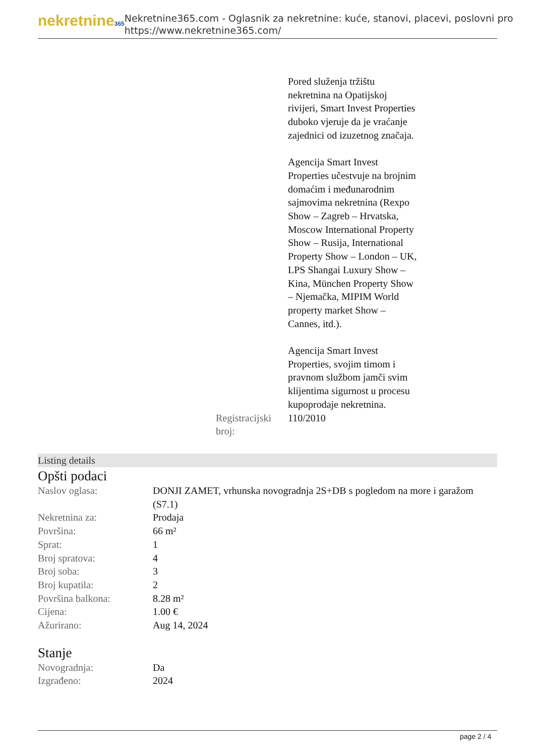nekretnine365
Nekretnine365.com - Oglasnik za nekretnine: kuće, stanovi, placevi, poslovni pro
https://www.nekretnine365.com/
| | Pored služenja tržištu nekretnina na Opatijskoj rivijeri, Smart Invest Properties duboko vjeruje da je vraćanje zajednici od izuzetnog značaja. Agencija Smart Invest Properties učestvuje na brojnim domaćim i međunarodnim sajmovima nekretnina (Rexpo Show – Zagreb – Hrvatska, Moscow International Property Show – Rusija, International Property Show – London – UK, LPS Shangai Luxury Show – Kina, München Property Show – Njemačka, MIPIM World property market Show – Cannes, itd.). Agencija Smart Invest Properties, svojim timom i pravnom službom jamči svim klijentima sigurnost u procesu kupoprodaje nekretnina. |
| Registracijski broj: | 110/2010 |
Listing details
Opšti podaci
| Naslov oglasa: | DONJI ZAMET, vrhunska novogradnja 2S+DB s pogledom na more i garažom (S7.1) |
| Nekretnina za: | Prodaja |
| Površina: | 66 m² |
| Sprat: | 1 |
| Broj spratova: | 4 |
| Broj soba: | 3 |
| Broj kupatila: | 2 |
| Površina balkona: | 8.28 m² |
| Cijena: | 1.00 € |
| Ažurirano: | Aug 14, 2024 |
Stanje
| Novogradnja: | Da |
| Izgrađeno: | 2024 |
page 2 / 4